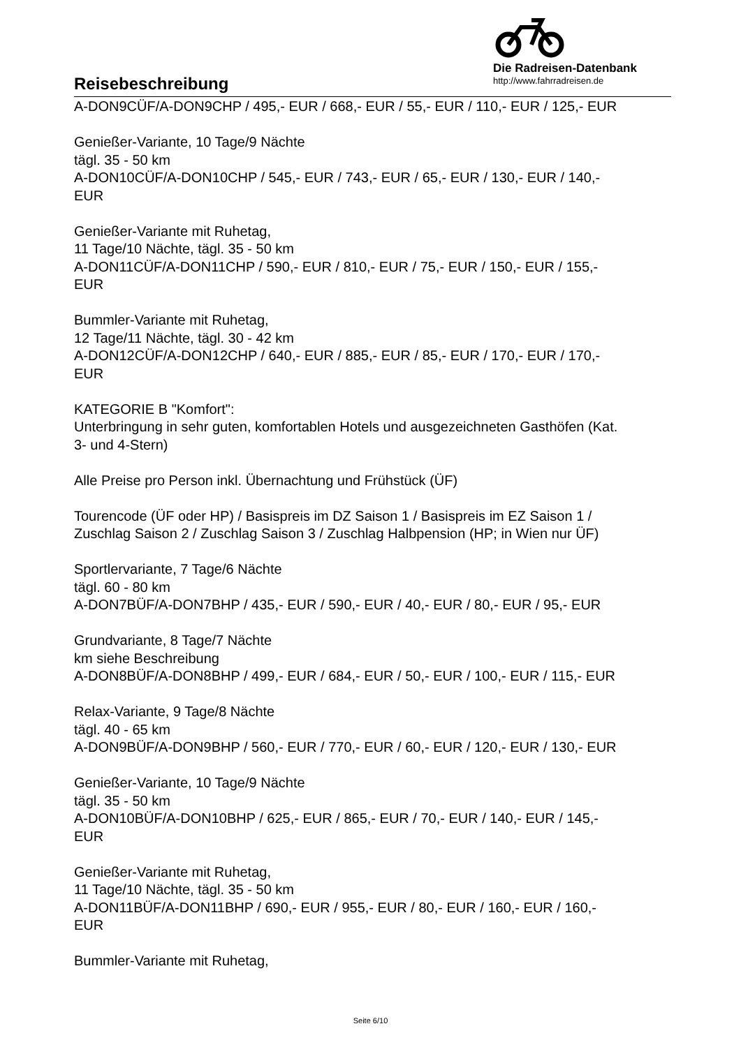Reisebeschreibung
Die Radreisen-Datenbank
http://www.fahrradreisen.de
A-DON9CÜF/A-DON9CHP / 495,- EUR / 668,- EUR / 55,- EUR / 110,- EUR / 125,- EUR
Genießer-Variante, 10 Tage/9 Nächte
tägl. 35 - 50 km
A-DON10CÜF/A-DON10CHP / 545,- EUR / 743,- EUR / 65,- EUR / 130,- EUR / 140,-
EUR
Genießer-Variante mit Ruhetag,
11 Tage/10 Nächte, tägl. 35 - 50 km
A-DON11CÜF/A-DON11CHP / 590,- EUR / 810,- EUR / 75,- EUR / 150,- EUR / 155,-
EUR
Bummler-Variante mit Ruhetag,
12 Tage/11 Nächte, tägl. 30 - 42 km
A-DON12CÜF/A-DON12CHP / 640,- EUR / 885,- EUR / 85,- EUR / 170,- EUR / 170,-
EUR
KATEGORIE B "Komfort":
Unterbringung in sehr guten, komfortablen Hotels und ausgezeichneten Gasthöfen (Kat.
3- und 4-Stern)
Alle Preise pro Person inkl. Übernachtung und Frühstück (ÜF)
Tourencode (ÜF oder HP) / Basispreis im DZ Saison 1 / Basispreis im EZ Saison 1 /
Zuschlag Saison 2 / Zuschlag Saison 3 / Zuschlag Halbpension (HP; in Wien nur ÜF)
Sportlervariante, 7 Tage/6 Nächte
tägl. 60 - 80 km
A-DON7BÜF/A-DON7BHP / 435,- EUR / 590,- EUR / 40,- EUR / 80,- EUR / 95,- EUR
Grundvariante, 8 Tage/7 Nächte
km siehe Beschreibung
A-DON8BÜF/A-DON8BHP / 499,- EUR / 684,- EUR / 50,- EUR / 100,- EUR / 115,- EUR
Relax-Variante, 9 Tage/8 Nächte
tägl. 40 - 65 km
A-DON9BÜF/A-DON9BHP / 560,- EUR / 770,- EUR / 60,- EUR / 120,- EUR / 130,- EUR
Genießer-Variante, 10 Tage/9 Nächte
tägl. 35 - 50 km
A-DON10BÜF/A-DON10BHP / 625,- EUR / 865,- EUR / 70,- EUR / 140,- EUR / 145,-
EUR
Genießer-Variante mit Ruhetag,
11 Tage/10 Nächte, tägl. 35 - 50 km
A-DON11BÜF/A-DON11BHP / 690,- EUR / 955,- EUR / 80,- EUR / 160,- EUR / 160,-
EUR
Bummler-Variante mit Ruhetag,
Seite 6/10